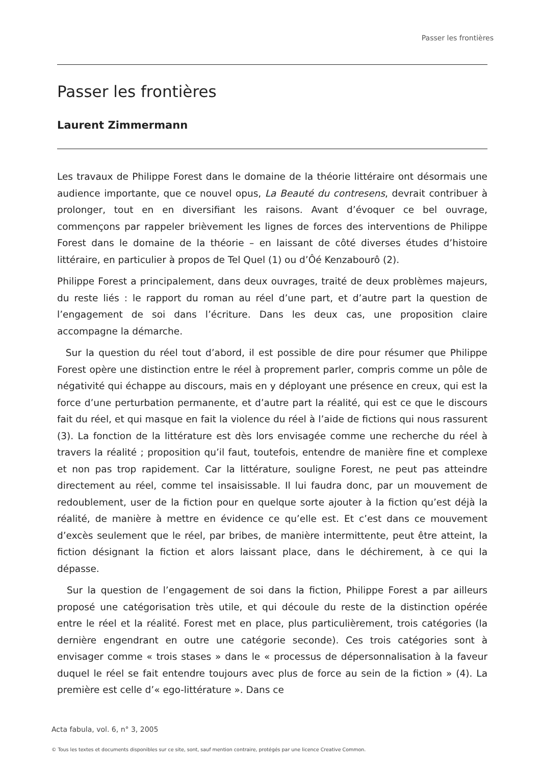Passer les frontières
Passer les frontières
Laurent Zimmermann
Les travaux de Philippe Forest dans le domaine de la théorie littéraire ont désormais une audience importante, que ce nouvel opus, La Beauté du contresens, devrait contribuer à prolonger, tout en en diversifiant les raisons. Avant d’évoquer ce bel ouvrage, commençons par rappeler brièvement les lignes de forces des interventions de Philippe Forest dans le domaine de la théorie – en laissant de côté diverses études d’histoire littéraire, en particulier à propos de Tel Quel (1) ou d’Ôé Kenzabourô (2).
Philippe Forest a principalement, dans deux ouvrages, traité de deux problèmes majeurs, du reste liés : le rapport du roman au réel d’une part, et d’autre part la question de l’engagement de soi dans l’écriture. Dans les deux cas, une proposition claire accompagne la démarche.
Sur la question du réel tout d’abord, il est possible de dire pour résumer que Philippe Forest opère une distinction entre le réel à proprement parler, compris comme un pôle de négativité qui échappe au discours, mais en y déployant une présence en creux, qui est la force d’une perturbation permanente, et d’autre part la réalité, qui est ce que le discours fait du réel, et qui masque en fait la violence du réel à l’aide de fictions qui nous rassurent (3). La fonction de la littérature est dès lors envisagée comme une recherche du réel à travers la réalité ; proposition qu’il faut, toutefois, entendre de manière fine et complexe et non pas trop rapidement. Car la littérature, souligne Forest, ne peut pas atteindre directement au réel, comme tel insaisissable. Il lui faudra donc, par un mouvement de redoublement, user de la fiction pour en quelque sorte ajouter à la fiction qu’est déjà la réalité, de manière à mettre en évidence ce qu’elle est. Et c’est dans ce mouvement d’excès seulement que le réel, par bribes, de manière intermittente, peut être atteint, la fiction désignant la fiction et alors laissant place, dans le déchirement, à ce qui la dépasse.
Sur la question de l’engagement de soi dans la fiction, Philippe Forest a par ailleurs proposé une catégorisation très utile, et qui découle du reste de la distinction opérée entre le réel et la réalité. Forest met en place, plus particulièrement, trois catégories (la dernière engendrant en outre une catégorie seconde). Ces trois catégories sont à envisager comme « trois stases » dans le « processus de dépersonnalisation à la faveur duquel le réel se fait entendre toujours avec plus de force au sein de la fiction » (4). La première est celle d’« ego-littérature ». Dans ce
Acta fabula, vol. 6, n° 3, 2005
© Tous les textes et documents disponibles sur ce site, sont, sauf mention contraire, protégés par une licence Creative Common.